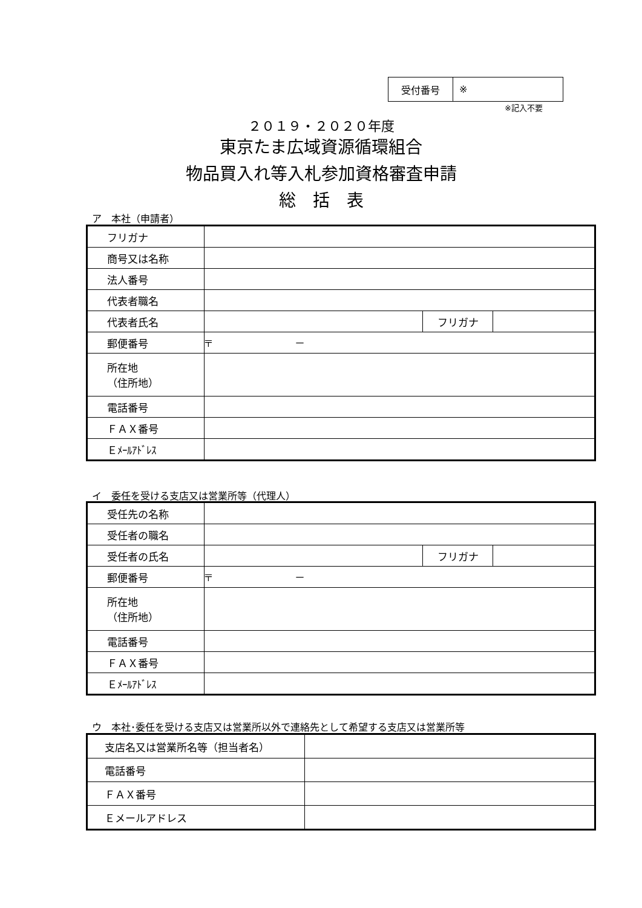| 受付番号 | ※ |
※記入不要
２０１９・２０２０年度
東京たま広域資源循環組合
物品買入れ等入札参加資格審査申請
総　括　表
ア　本社（申請者）
| フリガナ | | | |
| 商号又は名称 | | | |
| 法人番号 | | | |
| 代表者職名 | | | |
| 代表者氏名 | | フリガナ | |
| 郵便番号 | 〒 － | | |
| 所在地 （住所地） | | | |
| 電話番号 | | | |
| ＦＡＸ番号 | | | |
| Ｅﾒｰﾙｱﾄﾞﾚｽ | | | |
イ　委任を受ける支店又は営業所等（代理人）
| 受任先の名称 | | | |
| 受任者の職名 | | | |
| 受任者の氏名 | | フリガナ | |
| 郵便番号 | 〒 － | | |
| 所在地 （住所地） | | | |
| 電話番号 | | | |
| ＦＡＸ番号 | | | |
| Ｅﾒｰﾙｱﾄﾞﾚｽ | | | |
ウ　本社･委任を受ける支店又は営業所以外で連絡先として希望する支店又は営業所等
| 支店名又は営業所名等（担当者名） | |
| 電話番号 | |
| ＦＡＸ番号 | |
| Ｅメールアドレス | |